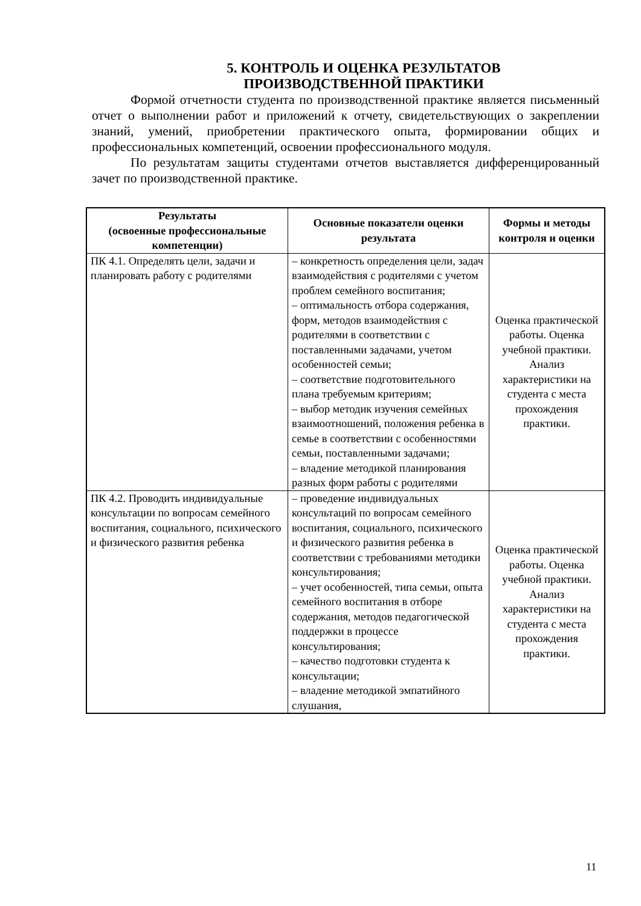5. КОНТРОЛЬ И ОЦЕНКА РЕЗУЛЬТАТОВ
ПРОИЗВОДСТВЕННОЙ ПРАКТИКИ
Формой отчетности студента по производственной практике является письменный отчет о выполнении работ и приложений к отчету, свидетельствующих о закреплении знаний, умений, приобретении практического опыта, формировании общих и профессиональных компетенций, освоении профессионального модуля.
По результатам защиты студентами отчетов выставляется дифференцированный зачет по производственной практике.
| Результаты (освоенные профессиональные компетенции) | Основные показатели оценки результата | Формы и методы контроля и оценки |
| --- | --- | --- |
| ПК 4.1. Определять цели, задачи и планировать работу с родителями | – конкретность определения цели, задач взаимодействия с родителями с учетом проблем семейного воспитания; – оптимальность отбора содержания, форм, методов взаимодействия с родителями в соответствии с поставленными задачами, учетом особенностей семьи; – соответствие подготовительного плана требуемым критериям; – выбор методик изучения семейных взаимоотношений, положения ребенка в семье в соответствии с особенностями семьи, поставленными задачами; – владение методикой планирования разных форм работы с родителями | Оценка практической работы. Оценка учебной практики. Анализ характеристики на студента с места прохождения практики. |
| ПК 4.2. Проводить индивидуальные консультации по вопросам семейного воспитания, социального, психического и физического развития ребенка | – проведение индивидуальных консультаций по вопросам семейного воспитания, социального, психического и физического развития ребенка в соответствии с требованиями методики консультирования; – учет особенностей, типа семьи, опыта семейного воспитания в отборе содержания, методов педагогической поддержки в процессе консультирования; – качество подготовки студента к консультации; – владение методикой эмпатийного слушания, | Оценка практической работы. Оценка учебной практики. Анализ характеристики на студента с места прохождения практики. |
11